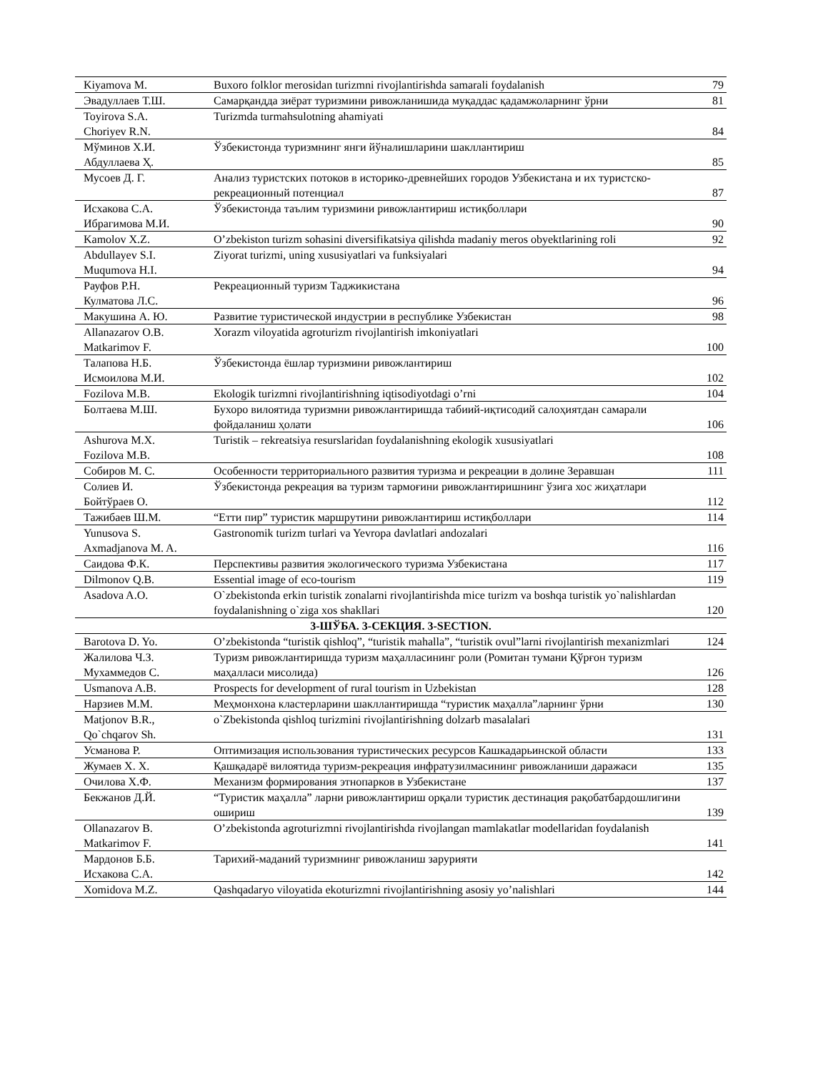| Kiyamova M. | Buxoro folklor merosidan turizmni rivojlantirishda samarali foydalanish | 79 |
| Эвадуллаев Т.Ш. | Самарқандда зиёрат туризмини ривожланишида муқаддас қадамжоларнинг ўрни | 81 |
| Toyirova S.A. Choriyev R.N. | Turizmda turmahsulotning ahamiyati | 84 |
| Мўминов Х.И. Абдуллаева Ҳ. | Ўзбекистонда туризмнинг янги йўналишларини шакллантириш | 85 |
| Мусоев Д. Г. | Анализ туристских потоков в историко-древнейших городов Узбекистана и их туристско-рекреационный потенциал | 87 |
| Исхакова С.А. Ибрагимова М.И. | Ўзбекистонда таълим туризмини ривожлантириш истиқболлари | 90 |
| Kamolov X.Z. | O’zbekiston turizm sohasini diversifikatsiya qilishda madaniy meros obyektlarining roli | 92 |
| Abdullayev S.I. Muqumova H.I. | Ziyorat turizmi, uning xususiyatlari va funksiyalari | 94 |
| Рауфов Р.Н. Кулматова Л.С. | Рекреационный туризм Таджикистана | 96 |
| Макушина А. Ю. | Развитие туристической индустрии в республике Узбекистан | 98 |
| Allanazarov O.B. Matkarimov F. | Xorazm viloyatida agroturizm rivojlantirish imkoniyatlari | 100 |
| Талапова Н.Б. Исмоилова М.И. | Ўзбекистонда ёшлар туризмини ривожлантириш | 102 |
| Fozilova M.B. | Ekologik turizmni rivojlantirishning iqtisodiyotdagi o’rni | 104 |
| Болтаева М.Ш. | Бухоро вилоятида туризмни ривожлантиришда табиий-иқтисодий салоҳиятдан самарали фойдаланиш ҳолати | 106 |
| Ashurova M.X. Fozilova M.B. | Turistik – rekreatsiya resurslaridan foydalanishning ekologik xususiyatlari | 108 |
| Собиров М. С. | Особенности территориального развития туризма и рекреации в долине Зеравшан | 111 |
| Солиев И. Бойтўраев О. | Ўзбекистонда рекреация ва туризм тармоғини ривожлантиришнинг ўзига хос жиҳатлари | 112 |
| Тажибаев Ш.М. | “Етти пир” туристик маршрутини ривожлантириш истиқболлари | 114 |
| Yunusova S. Axmadjanova M. A. | Gastronomik turizm turlari va Yevropa davlatlari andozalari | 116 |
| Саидова Ф.К. | Перспективы развития экологического туризма Узбекистана | 117 |
| Dilmonov Q.B. | Essential image of eco-tourism | 119 |
| Asadova A.O. | O`zbekistonda erkin turistik zonalarni rivojlantirishda mice turizm va boshqa turistik yo`nalishlardan foydalanishning o`ziga xos shakllari | 120 |
| 3-ШЎБА. 3-СЕКЦИЯ. 3-SECTION. | | |
| Barotova D. Yo. | O’zbekistonda “turistik qishloq”, “turistik mahalla”, “turistik ovul”larni rivojlantirish mexanizmlari | 124 |
| Жалилова Ч.З. Мухаммедов С. | Туризм ривожлантиришда туризм маҳалласининг роли (Ромитан тумани Қўрғон туризм маҳалласи мисолида) | 126 |
| Usmanova A.B. | Prospects for development of rural tourism in Uzbekistan | 128 |
| Нарзиев М.М. | Меҳмонхона кластерларини шакллантиришда “туристик маҳалла”ларнинг ўрни | 130 |
| Matjonov B.R., Qo`chqarov Sh. | o`Zbekistonda qishloq turizmini rivojlantirishning dolzarb masalalari | 131 |
| Усманова Р. | Оптимизация использования туристических ресурсов Кашкадарьинской области | 133 |
| Жумаев Х. Х. | Қашқадарё вилоятида туризм-рекреация инфратузилмасининг ривожланиши даражаси | 135 |
| Очилова Х.Ф. | Механизм формирования этнопарков в Узбекистане | 137 |
| Бекжанов Д.Й. | “Туристик маҳалла” ларни ривожлантириш орқали туристик дестинация рақобатбардошлигини ошириш | 139 |
| Ollanazarov B. Matkarimov F. | O’zbekistonda agroturizmni rivojlantirishda rivojlangan mamlakatlar modellaridan foydalanish | 141 |
| Мардонов Б.Б. Исхакова С.А. | Тарихий-маданий туризмнинг ривожланиш зарурияти | 142 |
| Xomidova M.Z. | Qashqadaryo viloyatida ekoturizmni rivojlantirishning asosiy yo’nalishlari | 144 |